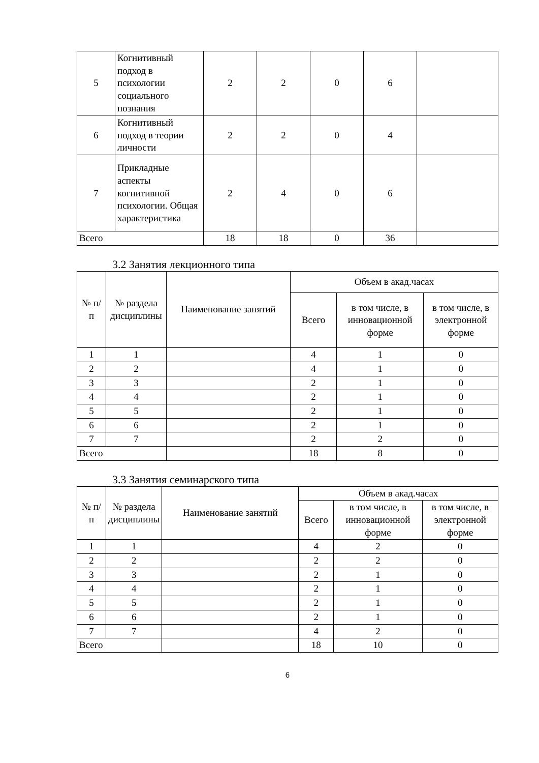| 5 | Когнитивный подход в психологии социального познания | 2 | 2 | 0 | 6 | |
| 6 | Когнитивный подход в теории личности | 2 | 2 | 0 | 4 | |
| 7 | Прикладные аспекты когнитивной психологии. Общая характеристика | 2 | 4 | 0 | 6 | |
| Всего | | 18 | 18 | 0 | 36 | |
3.2 Занятия лекционного типа
| № п/п | № раздела дисциплины | Наименование занятий | Объем в акад.часах | | |
| --- | --- | --- | --- | --- | --- |
| | | | Всего | в том числе, в инновационной форме | в том числе, в электронной форме |
| 1 | 1 | | 4 | 1 | 0 |
| 2 | 2 | | 4 | 1 | 0 |
| 3 | 3 | | 2 | 1 | 0 |
| 4 | 4 | | 2 | 1 | 0 |
| 5 | 5 | | 2 | 1 | 0 |
| 6 | 6 | | 2 | 1 | 0 |
| 7 | 7 | | 2 | 2 | 0 |
| Всего | | | 18 | 8 | 0 |
3.3 Занятия семинарского типа
| № п/п | № раздела дисциплины | Наименование занятий | Объем в акад.часах | | |
| --- | --- | --- | --- | --- | --- |
| | | | Всего | в том числе, в инновационной форме | в том числе, в электронной форме |
| 1 | 1 | | 4 | 2 | 0 |
| 2 | 2 | | 2 | 2 | 0 |
| 3 | 3 | | 2 | 1 | 0 |
| 4 | 4 | | 2 | 1 | 0 |
| 5 | 5 | | 2 | 1 | 0 |
| 6 | 6 | | 2 | 1 | 0 |
| 7 | 7 | | 4 | 2 | 0 |
| Всего | | | 18 | 10 | 0 |
6